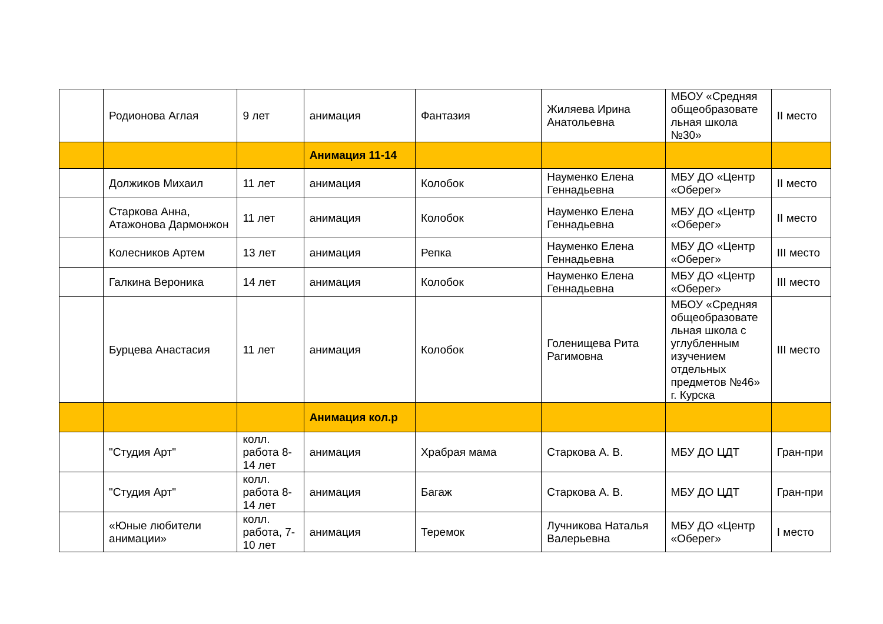| | Родионова Аглая | 9 лет | анимация | Фантазия | Жиляева Ирина Анатольевна | МБОУ «Средняя общеобразовате льная школа №30» | II место |
| | | | Анимация 11-14 | | | | |
| | Должиков Михаил | 11 лет | анимация | Колобок | Науменко Елена Геннадьевна | МБУ ДО «Центр «Оберег» | II место |
| | Старкова Анна, Атажонова Дармонжон | 11 лет | анимация | Колобок | Науменко Елена Геннадьевна | МБУ ДО «Центр «Оберег» | II место |
| | Колесников Артем | 13 лет | анимация | Репка | Науменко Елена Геннадьевна | МБУ ДО «Центр «Оберег» | III место |
| | Галкина Вероника | 14 лет | анимация | Колобок | Науменко Елена Геннадьевна | МБУ ДО «Центр «Оберег» | III место |
| | Бурцева Анастасия | 11 лет | анимация | Колобок | Голенищева Рита Рагимовна | МБОУ «Средняя общеобразовате льная школа с углубленным изучением отдельных предметов №46» г. Курска | III место |
| | | | Анимация кол.р | | | | |
| | "Студия Арт" | колл. работа 8-14 лет | анимация | Храбрая мама | Старкова А. В. | МБУ ДО ЦДТ | Гран-при |
| | "Студия Арт" | колл. работа 8-14 лет | анимация | Багаж | Старкова А. В. | МБУ ДО ЦДТ | Гран-при |
| | «Юные любители анимации» | колл. работа, 7-10 лет | анимация | Теремок | Лучникова Наталья Валерьевна | МБУ ДО «Центр «Оберег» | I место |